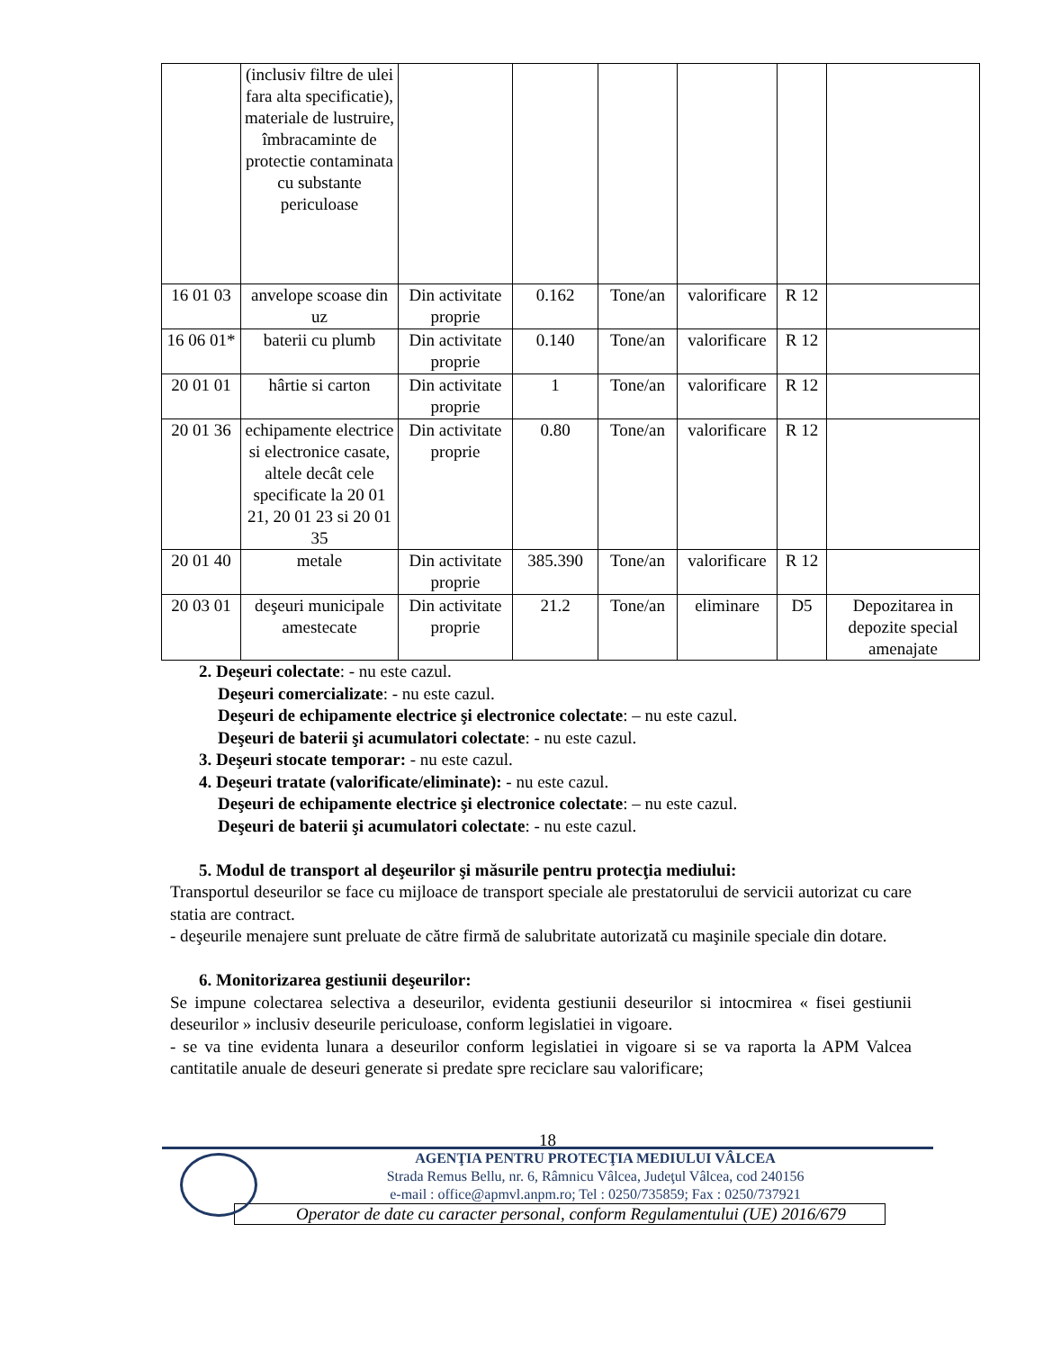| | (inclusiv filtre de ulei fara alta specificatie), materiale de lustruire, îmbracaminte de protectie contaminata cu substante periculoase | | | | | | |
| 16 01 03 | anvelope scoase din uz | Din activitate proprie | 0.162 | Tone/an | valorificare | R 12 | |
| 16 06 01* | baterii cu plumb | Din activitate proprie | 0.140 | Tone/an | valorificare | R 12 | |
| 20 01 01 | hârtie si carton | Din activitate proprie | 1 | Tone/an | valorificare | R 12 | |
| 20 01 36 | echipamente electrice si electronice casate, altele decât cele specificate la 20 01 21, 20 01 23 si 20 01 35 | Din activitate proprie | 0.80 | Tone/an | valorificare | R 12 | |
| 20 01 40 | metale | Din activitate proprie | 385.390 | Tone/an | valorificare | R 12 | |
| 20 03 01 | deşeuri municipale amestecate | Din activitate proprie | 21.2 | Tone/an | eliminare | D5 | Depozitarea in depozite special amenajate |
2. Deşeuri colectate: - nu este cazul.
Deşeuri comercializate: - nu este cazul.
Deşeuri de echipamente electrice şi electronice colectate: – nu este cazul.
Deşeuri de baterii şi acumulatori colectate: - nu este cazul.
3. Deşeuri stocate temporar: - nu este cazul.
4. Deşeuri tratate (valorificate/eliminate): - nu este cazul.
Deşeuri de echipamente electrice şi electronice colectate: – nu este cazul.
Deşeuri de baterii şi acumulatori colectate: - nu este cazul.
5. Modul de transport al deşeurilor şi măsurile pentru protecţia mediului:
Transportul deseurilor se face cu mijloace de transport speciale ale prestatorului de servicii autorizat cu care statia are contract.
- deşeurile menajere sunt preluate de către firmă de salubritate autorizată cu maşinile speciale din dotare.
6. Monitorizarea gestiunii deşeurilor:
Se impune colectarea selectiva a deseurilor, evidenta gestiunii deseurilor si intocmirea « fisei gestiunii deseurilor » inclusiv deseurile periculoase, conform legislatiei in vigoare.
- se va tine evidenta lunara a deseurilor conform legislatiei in vigoare si se va raporta la APM Valcea cantitatile anuale de deseuri generate si predate spre reciclare sau valorificare;
18
AGENŢIA PENTRU PROTECŢIA MEDIULUI VÂLCEA
Strada Remus Bellu, nr. 6, Râmnicu Vâlcea, Judeţul Vâlcea, cod 240156
e-mail : office@apmvl.anpm.ro; Tel : 0250/735859; Fax : 0250/737921
Operator de date cu caracter personal, conform Regulamentului (UE) 2016/679